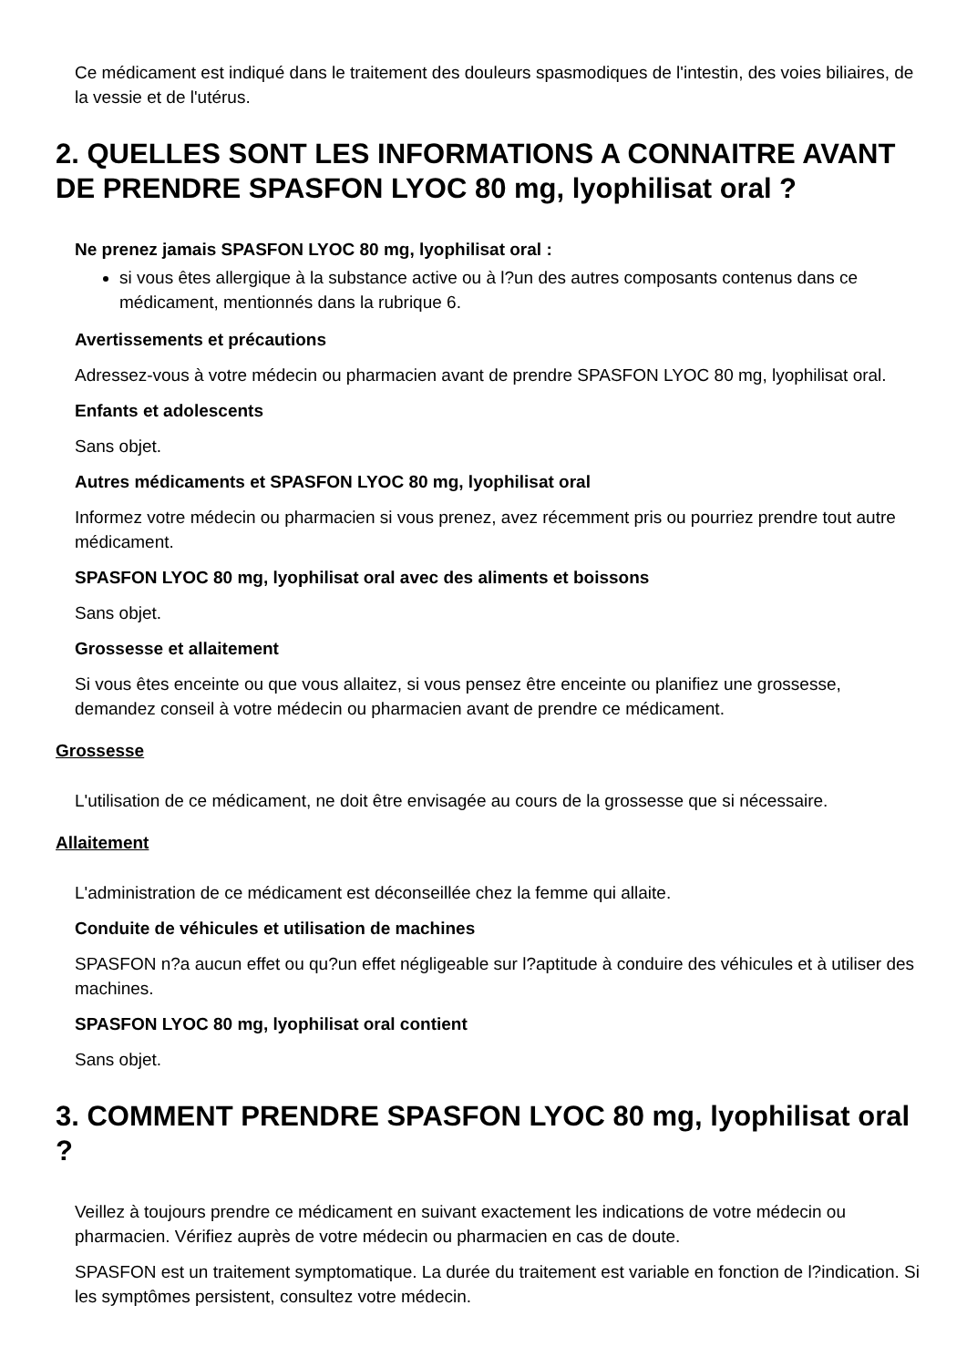Ce médicament est indiqué dans le traitement des douleurs spasmodiques de l'intestin, des voies biliaires, de la vessie et de l'utérus.
2. QUELLES SONT LES INFORMATIONS A CONNAITRE AVANT DE PRENDRE SPASFON LYOC 80 mg, lyophilisat oral ?
Ne prenez jamais SPASFON LYOC 80 mg, lyophilisat oral :
si vous êtes allergique à la substance active ou à l?un des autres composants contenus dans ce médicament, mentionnés dans la rubrique 6.
Avertissements et précautions
Adressez-vous à votre médecin ou pharmacien avant de prendre SPASFON LYOC 80 mg, lyophilisat oral.
Enfants et adolescents
Sans objet.
Autres médicaments et SPASFON LYOC 80 mg, lyophilisat oral
Informez votre médecin ou pharmacien si vous prenez, avez récemment pris ou pourriez prendre tout autre médicament.
SPASFON LYOC 80 mg, lyophilisat oral avec des aliments et boissons
Sans objet.
Grossesse et allaitement
Si vous êtes enceinte ou que vous allaitez, si vous pensez être enceinte ou planifiez une grossesse, demandez conseil à votre médecin ou pharmacien avant de prendre ce médicament.
Grossesse
L'utilisation de ce médicament, ne doit être envisagée au cours de la grossesse que si nécessaire.
Allaitement
L'administration de ce médicament est déconseillée chez la femme qui allaite.
Conduite de véhicules et utilisation de machines
SPASFON n?a aucun effet ou qu?un effet négligeable sur l?aptitude à conduire des véhicules et à utiliser des machines.
SPASFON LYOC 80 mg, lyophilisat oral contient
Sans objet.
3. COMMENT PRENDRE SPASFON LYOC 80 mg, lyophilisat oral ?
Veillez à toujours prendre ce médicament en suivant exactement les indications de votre médecin ou pharmacien. Vérifiez auprès de votre médecin ou pharmacien en cas de doute.
SPASFON est un traitement symptomatique. La durée du traitement est variable en fonction de l?indication. Si les symptômes persistent, consultez votre médecin.